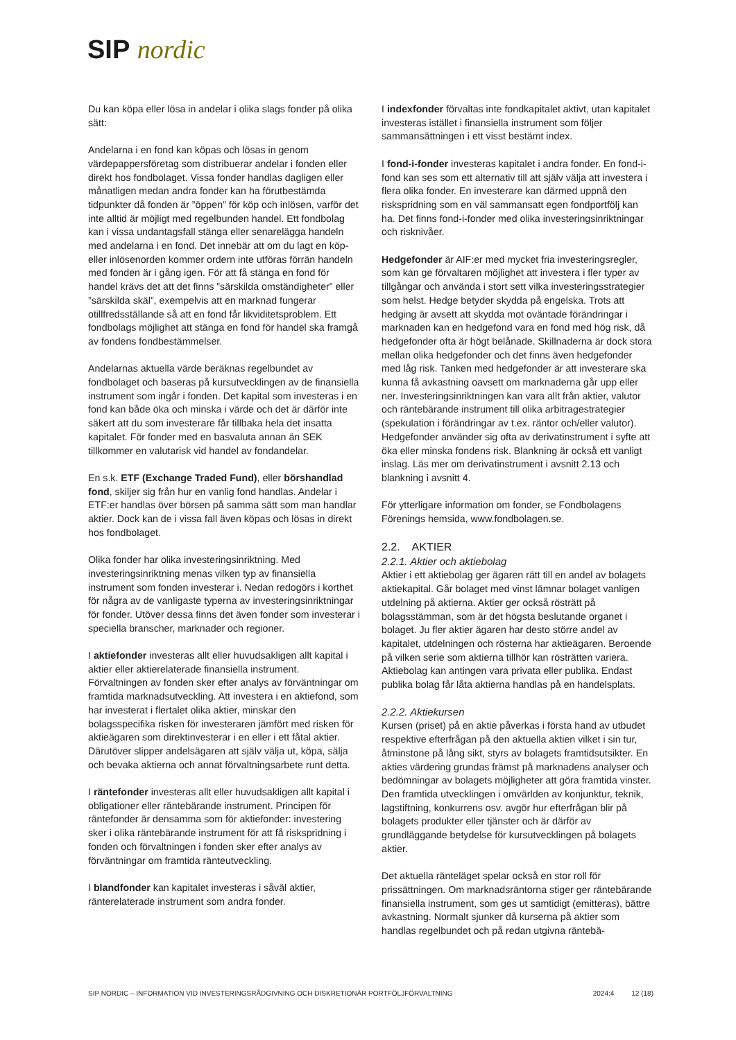SIP nordic
Du kan köpa eller lösa in andelar i olika slags fonder på olika sätt:
Andelarna i en fond kan köpas och lösas in genom värdepappersföretag som distribuerar andelar i fonden eller direkt hos fondbolaget. Vissa fonder handlas dagligen eller månatligen medan andra fonder kan ha förutbestämda tidpunkter då fonden är ”öppen” för köp och inlösen, varför det inte alltid är möjligt med regelbunden handel. Ett fondbolag kan i vissa undantagsfall stänga eller senarelägga handeln med andelarna i en fond. Det innebär att om du lagt en köp- eller inlösenorden kommer ordern inte utföras förrän handeln med fonden är i gång igen. För att få stänga en fond för handel krävs det att det finns ”särskilda omständigheter” eller ”särskilda skäl”, exempelvis att en marknad fungerar otillfredsställande så att en fond får likviditetsproblem. Ett fondbolags möjlighet att stänga en fond för handel ska framgå av fondens fondbestämmelser.
Andelarnas aktuella värde beräknas regelbundet av fondbolaget och baseras på kursutvecklingen av de finansiella instrument som ingår i fonden. Det kapital som investeras i en fond kan både öka och minska i värde och det är därför inte säkert att du som investerare får tillbaka hela det insatta kapitalet. För fonder med en basvaluta annan än SEK tillkommer en valutarisk vid handel av fondandelar.
En s.k. ETF (Exchange Traded Fund), eller börshandlad fond, skiljer sig från hur en vanlig fond handlas. Andelar i ETF:er handlas över börsen på samma sätt som man handlar aktier. Dock kan de i vissa fall även köpas och lösas in direkt hos fondbolaget.
Olika fonder har olika investeringsinriktning. Med investeringsinriktning menas vilken typ av finansiella instrument som fonden investerar i. Nedan redogörs i korthet för några av de vanligaste typerna av investeringsinriktningar för fonder. Utöver dessa finns det även fonder som investerar i speciella branscher, marknader och regioner.
I aktiefonder investeras allt eller huvudsakligen allt kapital i aktier eller aktierelaterade finansiella instrument. Förvaltningen av fonden sker efter analys av förväntningar om framtida marknadsutveckling. Att investera i en aktiefond, som har investerat i flertalet olika aktier, minskar den bolagsspecifika risken för investeraren jämfört med risken för aktieägaren som direktinvesterar i en eller i ett fåtal aktier. Därutöver slipper andelsägaren att själv välja ut, köpa, sälja och bevaka aktierna och annat förvaltningsarbete runt detta.
I räntefonder investeras allt eller huvudsakligen allt kapital i obligationer eller räntebärande instrument. Principen för räntefonder är densamma som för aktiefonder: investering sker i olika räntebärande instrument för att få riskspridning i fonden och förvaltningen i fonden sker efter analys av förväntningar om framtida ränteutveckling.
I blandfonder kan kapitalet investeras i såväl aktier, ränterelaterade instrument som andra fonder.
I indexfonder förvaltas inte fondkapitalet aktivt, utan kapitalet investeras istället i finansiella instrument som följer sammansättningen i ett visst bestämt index.
I fond-i-fonder investeras kapitalet i andra fonder. En fond-i-fond kan ses som ett alternativ till att själv välja att investera i flera olika fonder. En investerare kan därmed uppnå den riskspridning som en väl sammansatt egen fondportfölj kan ha. Det finns fond-i-fonder med olika investeringsinriktningar och risknivåer.
Hedgefonder är AIF:er med mycket fria investeringsregler, som kan ge förvaltaren möjlighet att investera i fler typer av tillgångar och använda i stort sett vilka investeringsstrategier som helst. Hedge betyder skydda på engelska. Trots att hedging är avsett att skydda mot oväntade förändringar i marknaden kan en hedgefond vara en fond med hög risk, då hedgefonder ofta är högt belånade. Skillnaderna är dock stora mellan olika hedgefonder och det finns även hedgefonder med låg risk. Tanken med hedgefonder är att investerare ska kunna få avkastning oavsett om marknaderna går upp eller ner. Investeringsinriktningen kan vara allt från aktier, valutor och räntebärande instrument till olika arbitragestrategier (spekulation i förändringar av t.ex. räntor och/eller valutor). Hedgefonder använder sig ofta av derivatinstrument i syfte att öka eller minska fondens risk. Blankning är också ett vanligt inslag. Läs mer om derivatinstrument i avsnitt 2.13 och blankning i avsnitt 4.
För ytterligare information om fonder, se Fondbolagens Förenings hemsida, www.fondbolagen.se.
2.2. AKTIER
2.2.1. Aktier och aktiebolag
Aktier i ett aktiebolag ger ägaren rätt till en andel av bolagets aktiekapital. Går bolaget med vinst lämnar bolaget vanligen utdelning på aktierna. Aktier ger också rösträtt på bolagsstämman, som är det högsta beslutande organet i bolaget. Ju fler aktier ägaren har desto större andel av kapitalet, utdelningen och rösterna har aktieägaren. Beroende på vilken serie som aktierna tillhör kan rösträtten variera. Aktiebolag kan antingen vara privata eller publika. Endast publika bolag får låta aktierna handlas på en handelsplats.
2.2.2. Aktiekursen
Kursen (priset) på en aktie påverkas i första hand av utbudet respektive efterfrågan på den aktuella aktien vilket i sin tur, åtminstone på lång sikt, styrs av bolagets framtidsutsikter. En akties värdering grundas främst på marknadens analyser och bedömningar av bolagets möjligheter att göra framtida vinster. Den framtida utvecklingen i omvärlden av konjunktur, teknik, lagstiftning, konkurrens osv. avgör hur efterfrågan blir på bolagets produkter eller tjänster och är därför av grundläggande betydelse för kursutvecklingen på bolagets aktier.
Det aktuella ränteläget spelar också en stor roll för prissättningen. Om marknadsräntorna stiger ger räntebärande finansiella instrument, som ges ut samtidigt (emitteras), bättre avkastning. Normalt sjunker då kurserna på aktier som handlas regelbundet och på redan utgivna räntebä-
SIP NORDIC – INFORMATION VID INVESTERINGSRÅDGIVNING OCH DISKRETIONÄR PORTFÖLJFÖRVALTNING 2024:4 12 (18)